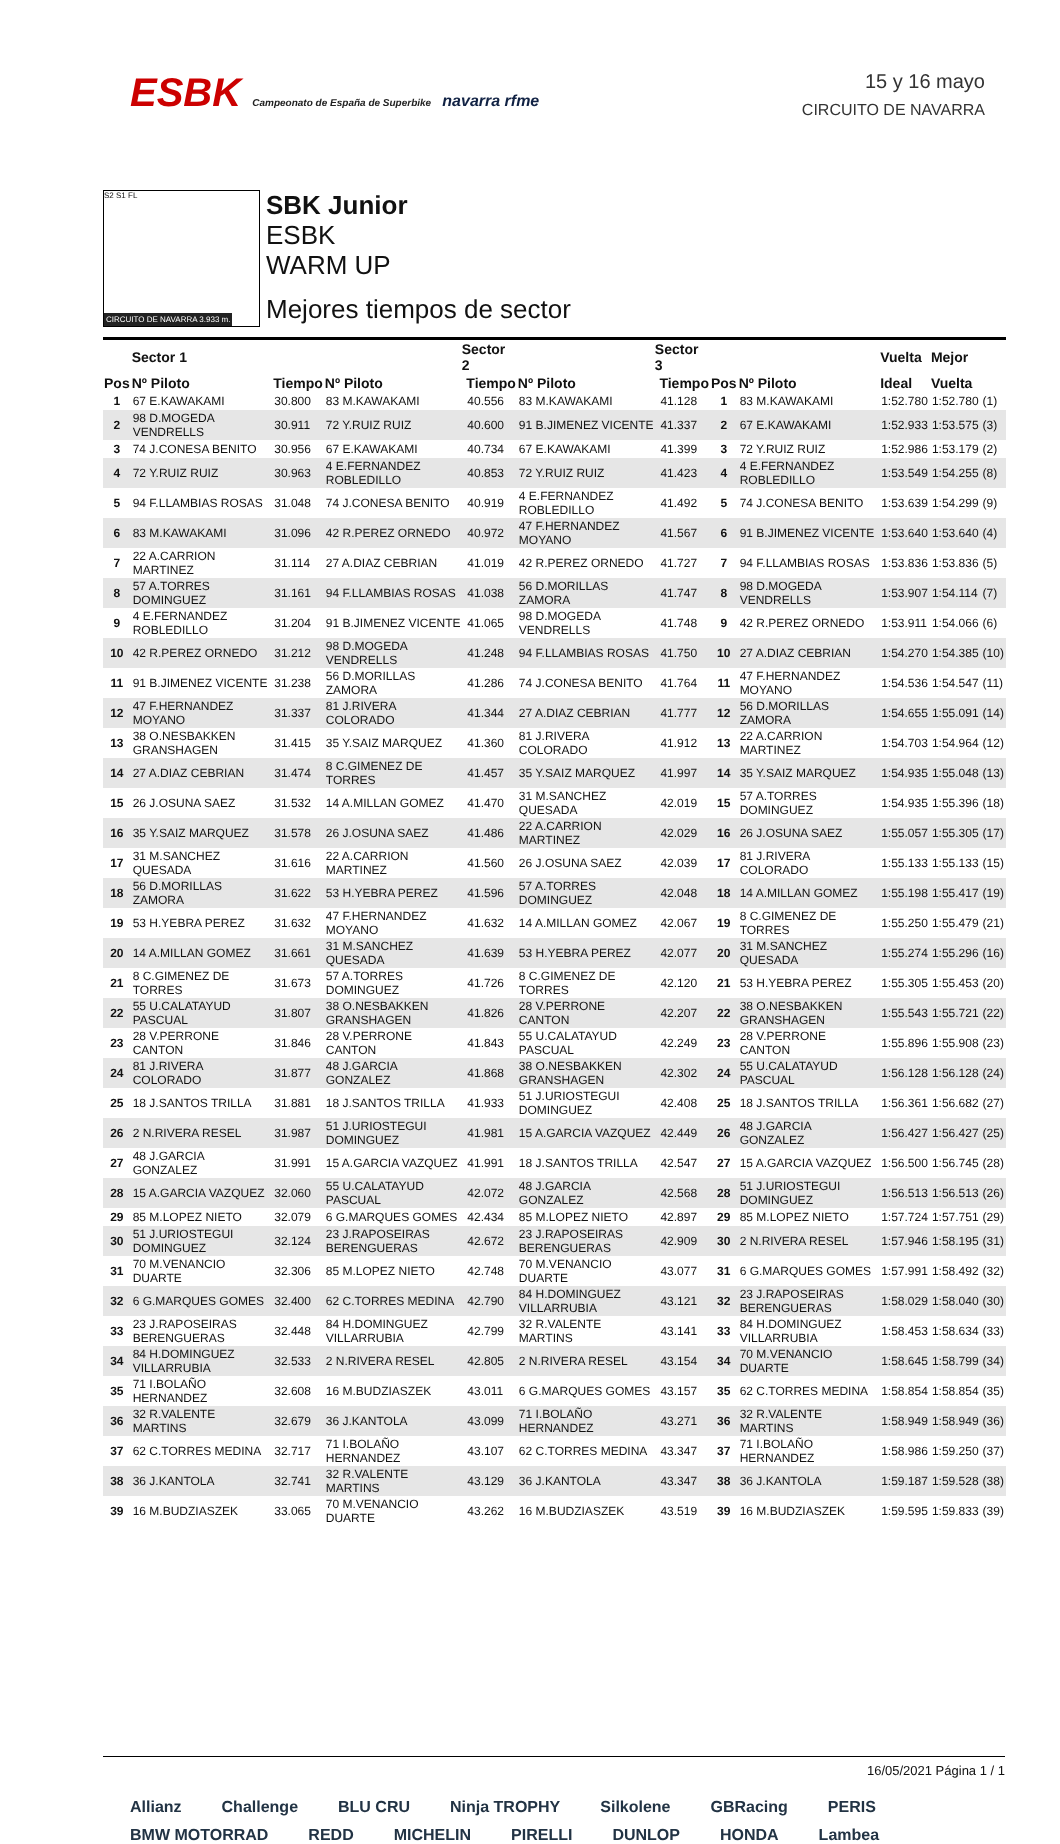ESBK Campeonato de España de Superbike navarra rfme
15 y 16 mayo
CIRCUITO DE NAVARRA
CIRCUITO DE NAVARRA 3.933 m.
S2 S1 FL
SBK Junior
ESBK
WARM UP
Mejores tiempos de sector
| | Sector 1 | | | Sector 2 | | | Sector 3 | | | | | Vuelta | Mejor | |
| --- | --- | --- | --- | --- | --- | --- | --- | --- | --- | --- | --- | --- | --- | --- |
| Pos | Nº Piloto | Tiempo | Nº Piloto | | Tiempo | Nº Piloto | | Tiempo | Pos | Nº Piloto | | Ideal | Vuelta | |
| 1 | 67 E.KAWAKAMI | 30.800 | 83 M.KAWAKAMI | | 40.556 | 83 M.KAWAKAMI | | 41.128 | 1 | 83 M.KAWAKAMI | | 1:52.780 | 1:52.780 | (1) |
| 2 | 98 D.MOGEDA VENDRELLS | 30.911 | 72 Y.RUIZ RUIZ | | 40.600 | 91 B.JIMENEZ VICENTE | | 41.337 | 2 | 67 E.KAWAKAMI | | 1:52.933 | 1:53.575 | (3) |
| 3 | 74 J.CONESA BENITO | 30.956 | 67 E.KAWAKAMI | | 40.734 | 67 E.KAWAKAMI | | 41.399 | 3 | 72 Y.RUIZ RUIZ | | 1:52.986 | 1:53.179 | (2) |
| 4 | 72 Y.RUIZ RUIZ | 30.963 | 4 E.FERNANDEZ ROBLEDILLO | | 40.853 | 72 Y.RUIZ RUIZ | | 41.423 | 4 | 4 E.FERNANDEZ ROBLEDILLO | | 1:53.549 | 1:54.255 | (8) |
| 5 | 94 F.LLAMBIAS ROSAS | 31.048 | 74 J.CONESA BENITO | | 40.919 | 4 E.FERNANDEZ ROBLEDILLO | | 41.492 | 5 | 74 J.CONESA BENITO | | 1:53.639 | 1:54.299 | (9) |
| 6 | 83 M.KAWAKAMI | 31.096 | 42 R.PEREZ ORNEDO | | 40.972 | 47 F.HERNANDEZ MOYANO | | 41.567 | 6 | 91 B.JIMENEZ VICENTE | | 1:53.640 | 1:53.640 | (4) |
| 7 | 22 A.CARRION MARTINEZ | 31.114 | 27 A.DIAZ CEBRIAN | | 41.019 | 42 R.PEREZ ORNEDO | | 41.727 | 7 | 94 F.LLAMBIAS ROSAS | | 1:53.836 | 1:53.836 | (5) |
| 8 | 57 A.TORRES DOMINGUEZ | 31.161 | 94 F.LLAMBIAS ROSAS | | 41.038 | 56 D.MORILLAS ZAMORA | | 41.747 | 8 | 98 D.MOGEDA VENDRELLS | | 1:53.907 | 1:54.114 | (7) |
| 9 | 4 E.FERNANDEZ ROBLEDILLO | 31.204 | 91 B.JIMENEZ VICENTE | | 41.065 | 98 D.MOGEDA VENDRELLS | | 41.748 | 9 | 42 R.PEREZ ORNEDO | | 1:53.911 | 1:54.066 | (6) |
| 10 | 42 R.PEREZ ORNEDO | 31.212 | 98 D.MOGEDA VENDRELLS | | 41.248 | 94 F.LLAMBIAS ROSAS | | 41.750 | 10 | 27 A.DIAZ CEBRIAN | | 1:54.270 | 1:54.385 | (10) |
| 11 | 91 B.JIMENEZ VICENTE | 31.238 | 56 D.MORILLAS ZAMORA | | 41.286 | 74 J.CONESA BENITO | | 41.764 | 11 | 47 F.HERNANDEZ MOYANO | | 1:54.536 | 1:54.547 | (11) |
| 12 | 47 F.HERNANDEZ MOYANO | 31.337 | 81 J.RIVERA COLORADO | | 41.344 | 27 A.DIAZ CEBRIAN | | 41.777 | 12 | 56 D.MORILLAS ZAMORA | | 1:54.655 | 1:55.091 | (14) |
| 13 | 38 O.NESBAKKEN GRANSHAGEN | 31.415 | 35 Y.SAIZ MARQUEZ | | 41.360 | 81 J.RIVERA COLORADO | | 41.912 | 13 | 22 A.CARRION MARTINEZ | | 1:54.703 | 1:54.964 | (12) |
| 14 | 27 A.DIAZ CEBRIAN | 31.474 | 8 C.GIMENEZ DE TORRES | | 41.457 | 35 Y.SAIZ MARQUEZ | | 41.997 | 14 | 35 Y.SAIZ MARQUEZ | | 1:54.935 | 1:55.048 | (13) |
| 15 | 26 J.OSUNA SAEZ | 31.532 | 14 A.MILLAN GOMEZ | | 41.470 | 31 M.SANCHEZ QUESADA | | 42.019 | 15 | 57 A.TORRES DOMINGUEZ | | 1:54.935 | 1:55.396 | (18) |
| 16 | 35 Y.SAIZ MARQUEZ | 31.578 | 26 J.OSUNA SAEZ | | 41.486 | 22 A.CARRION MARTINEZ | | 42.029 | 16 | 26 J.OSUNA SAEZ | | 1:55.057 | 1:55.305 | (17) |
| 17 | 31 M.SANCHEZ QUESADA | 31.616 | 22 A.CARRION MARTINEZ | | 41.560 | 26 J.OSUNA SAEZ | | 42.039 | 17 | 81 J.RIVERA COLORADO | | 1:55.133 | 1:55.133 | (15) |
| 18 | 56 D.MORILLAS ZAMORA | 31.622 | 53 H.YEBRA PEREZ | | 41.596 | 57 A.TORRES DOMINGUEZ | | 42.048 | 18 | 14 A.MILLAN GOMEZ | | 1:55.198 | 1:55.417 | (19) |
| 19 | 53 H.YEBRA PEREZ | 31.632 | 47 F.HERNANDEZ MOYANO | | 41.632 | 14 A.MILLAN GOMEZ | | 42.067 | 19 | 8 C.GIMENEZ DE TORRES | | 1:55.250 | 1:55.479 | (21) |
| 20 | 14 A.MILLAN GOMEZ | 31.661 | 31 M.SANCHEZ QUESADA | | 41.639 | 53 H.YEBRA PEREZ | | 42.077 | 20 | 31 M.SANCHEZ QUESADA | | 1:55.274 | 1:55.296 | (16) |
| 21 | 8 C.GIMENEZ DE TORRES | 31.673 | 57 A.TORRES DOMINGUEZ | | 41.726 | 8 C.GIMENEZ DE TORRES | | 42.120 | 21 | 53 H.YEBRA PEREZ | | 1:55.305 | 1:55.453 | (20) |
| 22 | 55 U.CALATAYUD PASCUAL | 31.807 | 38 O.NESBAKKEN GRANSHAGEN | | 41.826 | 28 V.PERRONE CANTON | | 42.207 | 22 | 38 O.NESBAKKEN GRANSHAGEN | | 1:55.543 | 1:55.721 | (22) |
| 23 | 28 V.PERRONE CANTON | 31.846 | 28 V.PERRONE CANTON | | 41.843 | 55 U.CALATAYUD PASCUAL | | 42.249 | 23 | 28 V.PERRONE CANTON | | 1:55.896 | 1:55.908 | (23) |
| 24 | 81 J.RIVERA COLORADO | 31.877 | 48 J.GARCIA GONZALEZ | | 41.868 | 38 O.NESBAKKEN GRANSHAGEN | | 42.302 | 24 | 55 U.CALATAYUD PASCUAL | | 1:56.128 | 1:56.128 | (24) |
| 25 | 18 J.SANTOS TRILLA | 31.881 | 18 J.SANTOS TRILLA | | 41.933 | 51 J.URIOSTEGUI DOMINGUEZ | | 42.408 | 25 | 18 J.SANTOS TRILLA | | 1:56.361 | 1:56.682 | (27) |
| 26 | 2 N.RIVERA RESEL | 31.987 | 51 J.URIOSTEGUI DOMINGUEZ | | 41.981 | 15 A.GARCIA VAZQUEZ | | 42.449 | 26 | 48 J.GARCIA GONZALEZ | | 1:56.427 | 1:56.427 | (25) |
| 27 | 48 J.GARCIA GONZALEZ | 31.991 | 15 A.GARCIA VAZQUEZ | | 41.991 | 18 J.SANTOS TRILLA | | 42.547 | 27 | 15 A.GARCIA VAZQUEZ | | 1:56.500 | 1:56.745 | (28) |
| 28 | 15 A.GARCIA VAZQUEZ | 32.060 | 55 U.CALATAYUD PASCUAL | | 42.072 | 48 J.GARCIA GONZALEZ | | 42.568 | 28 | 51 J.URIOSTEGUI DOMINGUEZ | | 1:56.513 | 1:56.513 | (26) |
| 29 | 85 M.LOPEZ NIETO | 32.079 | 6 G.MARQUES GOMES | | 42.434 | 85 M.LOPEZ NIETO | | 42.897 | 29 | 85 M.LOPEZ NIETO | | 1:57.724 | 1:57.751 | (29) |
| 30 | 51 J.URIOSTEGUI DOMINGUEZ | 32.124 | 23 J.RAPOSEIRAS BERENGUERAS | | 42.672 | 23 J.RAPOSEIRAS BERENGUERAS | | 42.909 | 30 | 2 N.RIVERA RESEL | | 1:57.946 | 1:58.195 | (31) |
| 31 | 70 M.VENANCIO DUARTE | 32.306 | 85 M.LOPEZ NIETO | | 42.748 | 70 M.VENANCIO DUARTE | | 43.077 | 31 | 6 G.MARQUES GOMES | | 1:57.991 | 1:58.492 | (32) |
| 32 | 6 G.MARQUES GOMES | 32.400 | 62 C.TORRES MEDINA | | 42.790 | 84 H.DOMINGUEZ VILLARRUBIA | | 43.121 | 32 | 23 J.RAPOSEIRAS BERENGUERAS | | 1:58.029 | 1:58.040 | (30) |
| 33 | 23 J.RAPOSEIRAS BERENGUERAS | 32.448 | 84 H.DOMINGUEZ VILLARRUBIA | | 42.799 | 32 R.VALENTE MARTINS | | 43.141 | 33 | 84 H.DOMINGUEZ VILLARRUBIA | | 1:58.453 | 1:58.634 | (33) |
| 34 | 84 H.DOMINGUEZ VILLARRUBIA | 32.533 | 2 N.RIVERA RESEL | | 42.805 | 2 N.RIVERA RESEL | | 43.154 | 34 | 70 M.VENANCIO DUARTE | | 1:58.645 | 1:58.799 | (34) |
| 35 | 71 I.BOLAÑO HERNANDEZ | 32.608 | 16 M.BUDZIASZEK | | 43.011 | 6 G.MARQUES GOMES | | 43.157 | 35 | 62 C.TORRES MEDINA | | 1:58.854 | 1:58.854 | (35) |
| 36 | 32 R.VALENTE MARTINS | 32.679 | 36 J.KANTOLA | | 43.099 | 71 I.BOLAÑO HERNANDEZ | | 43.271 | 36 | 32 R.VALENTE MARTINS | | 1:58.949 | 1:58.949 | (36) |
| 37 | 62 C.TORRES MEDINA | 32.717 | 71 I.BOLAÑO HERNANDEZ | | 43.107 | 62 C.TORRES MEDINA | | 43.347 | 37 | 71 I.BOLAÑO HERNANDEZ | | 1:58.986 | 1:59.250 | (37) |
| 38 | 36 J.KANTOLA | 32.741 | 32 R.VALENTE MARTINS | | 43.129 | 36 J.KANTOLA | | 43.347 | 38 | 36 J.KANTOLA | | 1:59.187 | 1:59.528 | (38) |
| 39 | 16 M.BUDZIASZEK | 33.065 | 70 M.VENANCIO DUARTE | | 43.262 | 16 M.BUDZIASZEK | | 43.519 | 39 | 16 M.BUDZIASZEK | | 1:59.595 | 1:59.833 | (39) |
16/05/2021 Página 1 / 1
Allianz Challenge BLU CRU Ninja TROPHY Silkolene GBRacing PERIS BMW MOTORRAD REDD MICHELIN PIRELLI DUNLOP HONDA Lambea